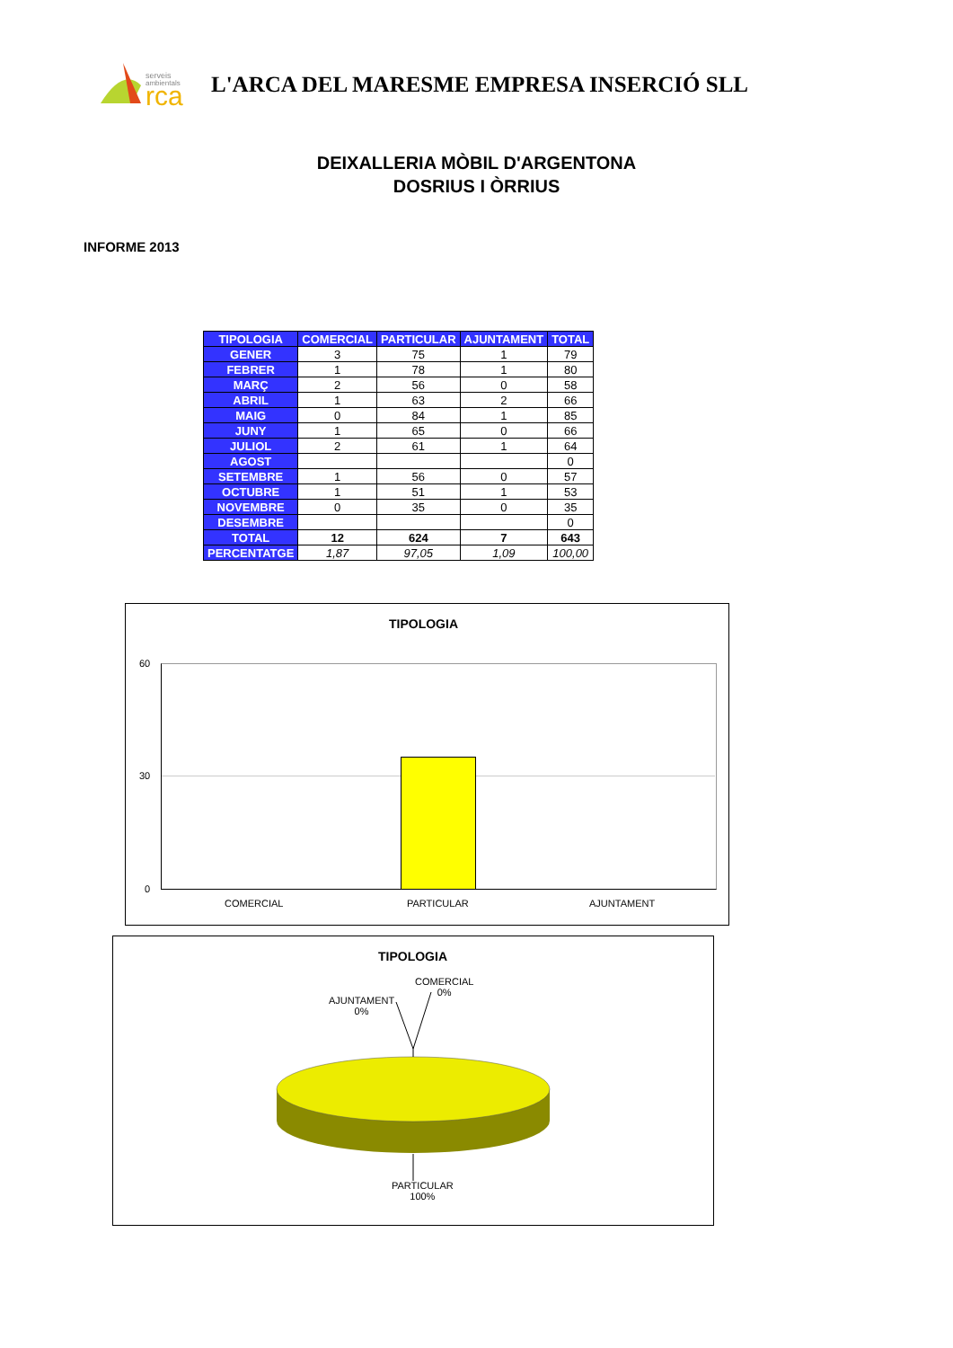serveis
ambientals
rca
L'ARCA DEL MARESME EMPRESA INSERCIÓ SLL
DEIXALLERIA MÒBIL D'ARGENTONA
DOSRIUS I ÒRRIUS
INFORME 2013
| TIPOLOGIA | COMERCIAL | PARTICULAR | AJUNTAMENT | TOTAL |
| --- | --- | --- | --- | --- |
| GENER | 3 | 75 | 1 | 79 |
| FEBRER | 1 | 78 | 1 | 80 |
| MARÇ | 2 | 56 | 0 | 58 |
| ABRIL | 1 | 63 | 2 | 66 |
| MAIG | 0 | 84 | 1 | 85 |
| JUNY | 1 | 65 | 0 | 66 |
| JULIOL | 2 | 61 | 1 | 64 |
| AGOST | | | | 0 |
| SETEMBRE | 1 | 56 | 0 | 57 |
| OCTUBRE | 1 | 51 | 1 | 53 |
| NOVEMBRE | 0 | 35 | 0 | 35 |
| DESEMBRE | | | | 0 |
| TOTAL | 12 | 624 | 7 | 643 |
| PERCENTATGE | 1,87 | 97,05 | 1,09 | 100,00 |
TIPOLOGIA
60
30
0
COMERCIAL PARTICULAR AJUNTAMENT
TIPOLOGIA
COMERCIAL
0%
AJUNTAMENT
0%
PARTICULAR
100%